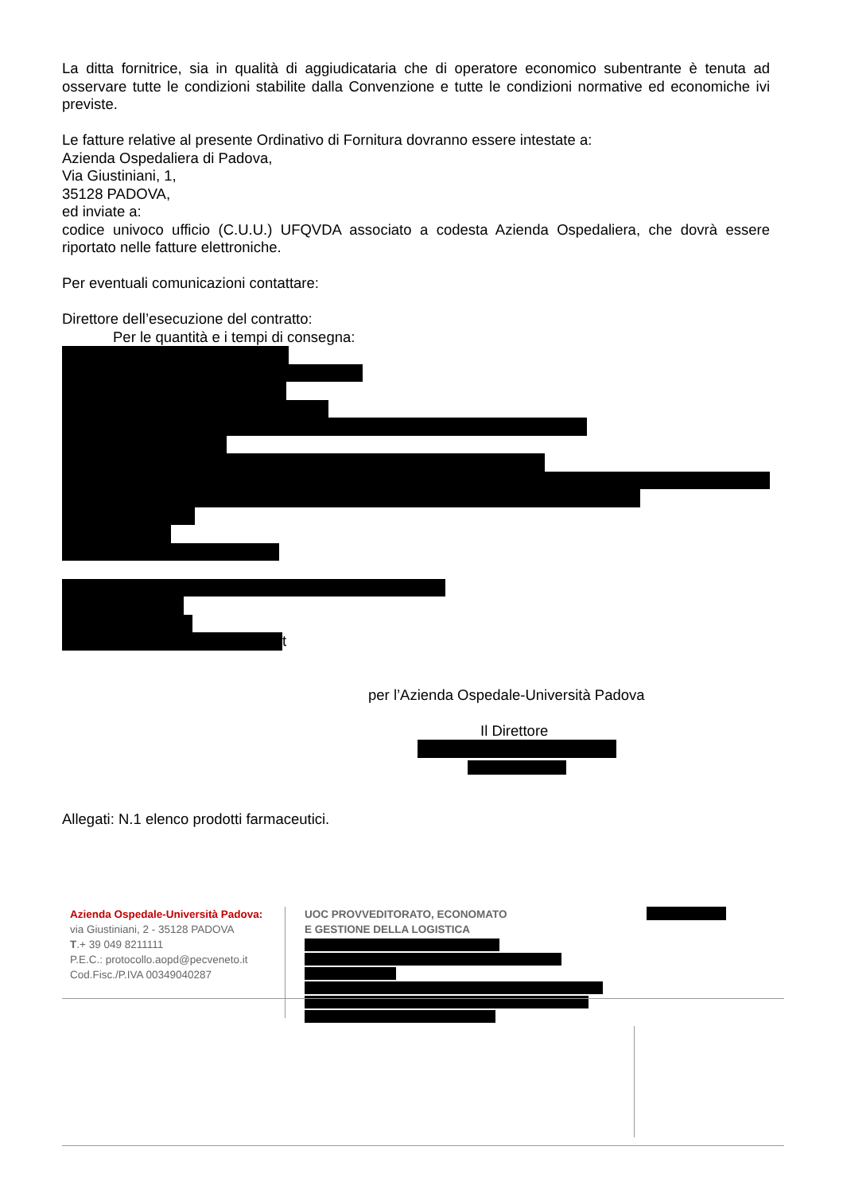La ditta fornitrice, sia in qualità di aggiudicataria che di operatore economico subentrante è tenuta ad osservare tutte le condizioni stabilite dalla Convenzione e tutte le condizioni normative ed economiche ivi previste.
Le fatture relative al presente Ordinativo di Fornitura dovranno essere intestate a:
Azienda Ospedaliera di Padova,
Via Giustiniani, 1,
35128 PADOVA,
ed inviate a:
codice univoco ufficio (C.U.U.) UFQVDA associato a codesta Azienda Ospedaliera, che dovrà essere riportato nelle fatture elettroniche.
Per eventuali comunicazioni contattare:
Direttore dell’esecuzione del contratto:
Per le quantità e i tempi di consegna:
t
per l’Azienda Ospedale-Università Padova
Il Direttore
Allegati: N.1 elenco prodotti farmaceutici.
Azienda Ospedale-Università Padova:
via Giustiniani, 2 - 35128 PADOVA
T.+ 39 049 8211111
P.E.C.: protocollo.aopd@pecveneto.it
Cod.Fisc./P.IVA 00349040287
UOC PROVVEDITORATO, ECONOMATO
E GESTIONE DELLA LOGISTICA